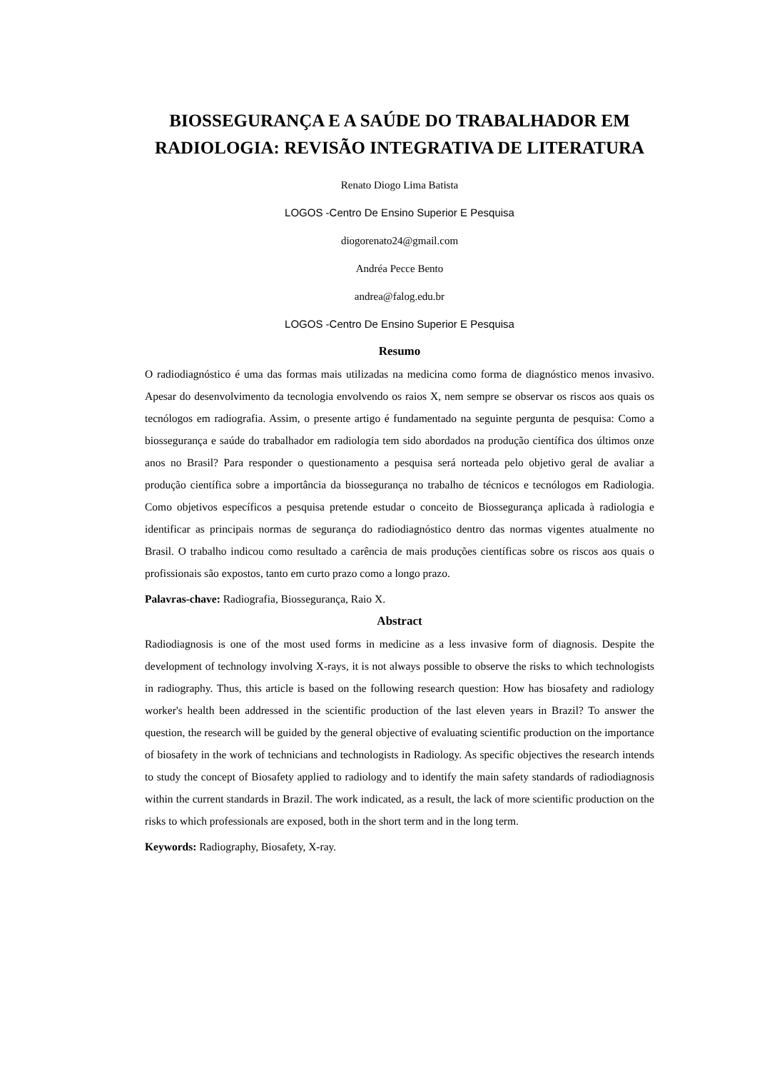BIOSSEGURANÇA E A SAÚDE DO TRABALHADOR EM RADIOLOGIA: REVISÃO INTEGRATIVA DE LITERATURA
Renato Diogo Lima Batista
LOGOS -Centro De Ensino Superior E Pesquisa
diogorenato24@gmail.com
Andréa Pecce Bento
andrea@falog.edu.br
LOGOS -Centro De Ensino Superior E Pesquisa
Resumo
O radiodiagnóstico é uma das formas mais utilizadas na medicina como forma de diagnóstico menos invasivo. Apesar do desenvolvimento da tecnologia envolvendo os raios X, nem sempre se observar os riscos aos quais os tecnólogos em radiografia. Assim, o presente artigo é fundamentado na seguinte pergunta de pesquisa: Como a biossegurança e saúde do trabalhador em radiologia tem sido abordados na produção científica dos últimos onze anos no Brasil? Para responder o questionamento a pesquisa será norteada pelo objetivo geral de avaliar a produção científica sobre a importância da biossegurança no trabalho de técnicos e tecnólogos em Radiologia. Como objetivos específicos a pesquisa pretende estudar o conceito de Biossegurança aplicada à radiologia e identificar as principais normas de segurança do radiodiagnóstico dentro das normas vigentes atualmente no Brasil. O trabalho indicou como resultado a carência de mais produções científicas sobre os riscos aos quais o profissionais são expostos, tanto em curto prazo como a longo prazo.
Palavras-chave: Radiografia, Biossegurança, Raio X.
Abstract
Radiodiagnosis is one of the most used forms in medicine as a less invasive form of diagnosis. Despite the development of technology involving X-rays, it is not always possible to observe the risks to which technologists in radiography. Thus, this article is based on the following research question: How has biosafety and radiology worker's health been addressed in the scientific production of the last eleven years in Brazil? To answer the question, the research will be guided by the general objective of evaluating scientific production on the importance of biosafety in the work of technicians and technologists in Radiology. As specific objectives the research intends to study the concept of Biosafety applied to radiology and to identify the main safety standards of radiodiagnosis within the current standards in Brazil. The work indicated, as a result, the lack of more scientific production on the risks to which professionals are exposed, both in the short term and in the long term.
Keywords: Radiography, Biosafety, X-ray.